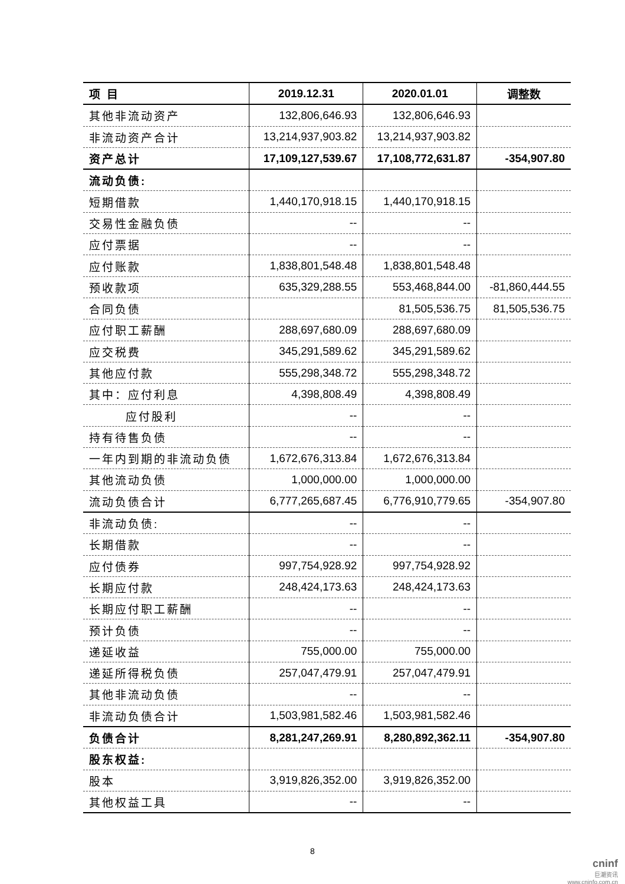| 项 目 | 2019.12.31 | 2020.01.01 | 调整数 |
| --- | --- | --- | --- |
| 其他非流动资产 | 132,806,646.93 | 132,806,646.93 | |
| 非流动资产合计 | 13,214,937,903.82 | 13,214,937,903.82 | |
| 资产总计 | 17,109,127,539.67 | 17,108,772,631.87 | -354,907.80 |
| 流动负债: | | | |
| 短期借款 | 1,440,170,918.15 | 1,440,170,918.15 | |
| 交易性金融负债 | -- | -- | |
| 应付票据 | -- | -- | |
| 应付账款 | 1,838,801,548.48 | 1,838,801,548.48 | |
| 预收款项 | 635,329,288.55 | 553,468,844.00 | -81,860,444.55 |
| 合同负债 | | 81,505,536.75 | 81,505,536.75 |
| 应付职工薪酬 | 288,697,680.09 | 288,697,680.09 | |
| 应交税费 | 345,291,589.62 | 345,291,589.62 | |
| 其他应付款 | 555,298,348.72 | 555,298,348.72 | |
| 其中：应付利息 | 4,398,808.49 | 4,398,808.49 | |
| 应付股利 | -- | -- | |
| 持有待售负债 | -- | -- | |
| 一年内到期的非流动负债 | 1,672,676,313.84 | 1,672,676,313.84 | |
| 其他流动负债 | 1,000,000.00 | 1,000,000.00 | |
| 流动负债合计 | 6,777,265,687.45 | 6,776,910,779.65 | -354,907.80 |
| 非流动负债: | -- | -- | |
| 长期借款 | -- | -- | |
| 应付债券 | 997,754,928.92 | 997,754,928.92 | |
| 长期应付款 | 248,424,173.63 | 248,424,173.63 | |
| 长期应付职工薪酬 | -- | -- | |
| 预计负债 | -- | -- | |
| 递延收益 | 755,000.00 | 755,000.00 | |
| 递延所得税负债 | 257,047,479.91 | 257,047,479.91 | |
| 其他非流动负债 | -- | -- | |
| 非流动负债合计 | 1,503,981,582.46 | 1,503,981,582.46 | |
| 负债合计 | 8,281,247,269.91 | 8,280,892,362.11 | -354,907.80 |
| 股东权益: | | | |
| 股本 | 3,919,826,352.00 | 3,919,826,352.00 | |
| 其他权益工具 | -- | -- | |
8
cninf
巨潮资讯
www.cninfo.com.cn